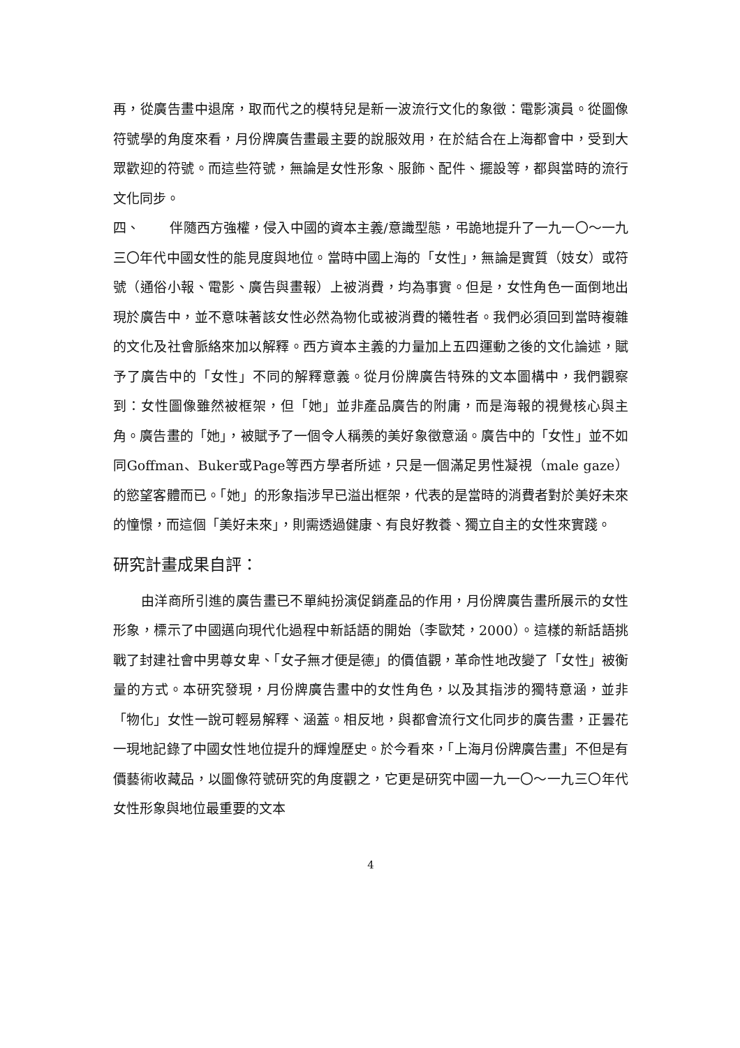再，從廣告畫中退席，取而代之的模特兒是新一波流行文化的象徵：電影演員。從圖像符號學的角度來看，月份牌廣告畫最主要的說服效用，在於結合在上海都會中，受到大眾歡迎的符號。而這些符號，無論是女性形象、服飾、配件、擺設等，都與當時的流行文化同步。
四、 伴隨西方強權，侵入中國的資本主義/意識型態，弔詭地提升了一九一〇～一九三〇年代中國女性的能見度與地位。當時中國上海的「女性」，無論是實質（妓女）或符號（通俗小報、電影、廣告與畫報）上被消費，均為事實。但是，女性角色一面倒地出現於廣告中，並不意味著該女性必然為物化或被消費的犧牲者。我們必須回到當時複雜的文化及社會脈絡來加以解釋。西方資本主義的力量加上五四運動之後的文化論述，賦予了廣告中的「女性」不同的解釋意義。從月份牌廣告特殊的文本圖構中，我們觀察到：女性圖像雖然被框架，但「她」並非產品廣告的附庸，而是海報的視覺核心與主角。廣告畫的「她」，被賦予了一個令人稱羨的美好象徵意涵。廣告中的「女性」並不如同Goffman、Buker或Page等西方學者所述，只是一個滿足男性凝視（male gaze）的慾望客體而已。「她」的形象指涉早已溢出框架，代表的是當時的消費者對於美好未來的憧憬，而這個「美好未來」，則需透過健康、有良好教養、獨立自主的女性來實踐。
研究計畫成果自評：
由洋商所引進的廣告畫已不單純扮演促銷產品的作用，月份牌廣告畫所展示的女性形象，標示了中國邁向現代化過程中新話語的開始（李歐梵，2000）。這樣的新話語挑戰了封建社會中男尊女卑、「女子無才便是德」的價值觀，革命性地改變了「女性」被衡量的方式。本研究發現，月份牌廣告畫中的女性角色，以及其指涉的獨特意涵，並非「物化」女性一說可輕易解釋、涵蓋。相反地，與都會流行文化同步的廣告畫，正曇花一現地記錄了中國女性地位提升的輝煌歷史。於今看來，「上海月份牌廣告畫」不但是有價藝術收藏品，以圖像符號研究的角度觀之，它更是研究中國一九一〇～一九三〇年代女性形象與地位最重要的文本
4